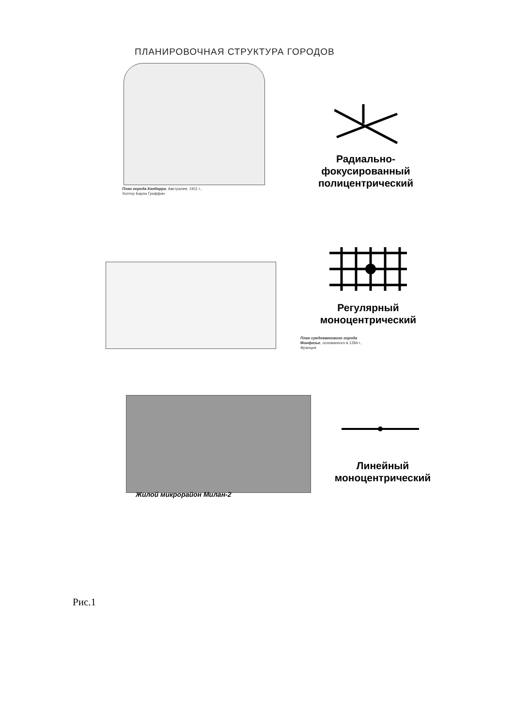ПЛАНИРОВОЧНАЯ СТРУКТУРА ГОРОДОВ
План города Канберра, Австралия, 1911 г.,
Уолтер Барли Гриффин
Радиально-
фокусированный
полицентрический
Регулярный
моноцентрический
План средневекового города
Монфазье, основанного в 1284 г.,
Франция
Линейный
моноцентрический
Жилой микрорайон Милан-2
Рис.1